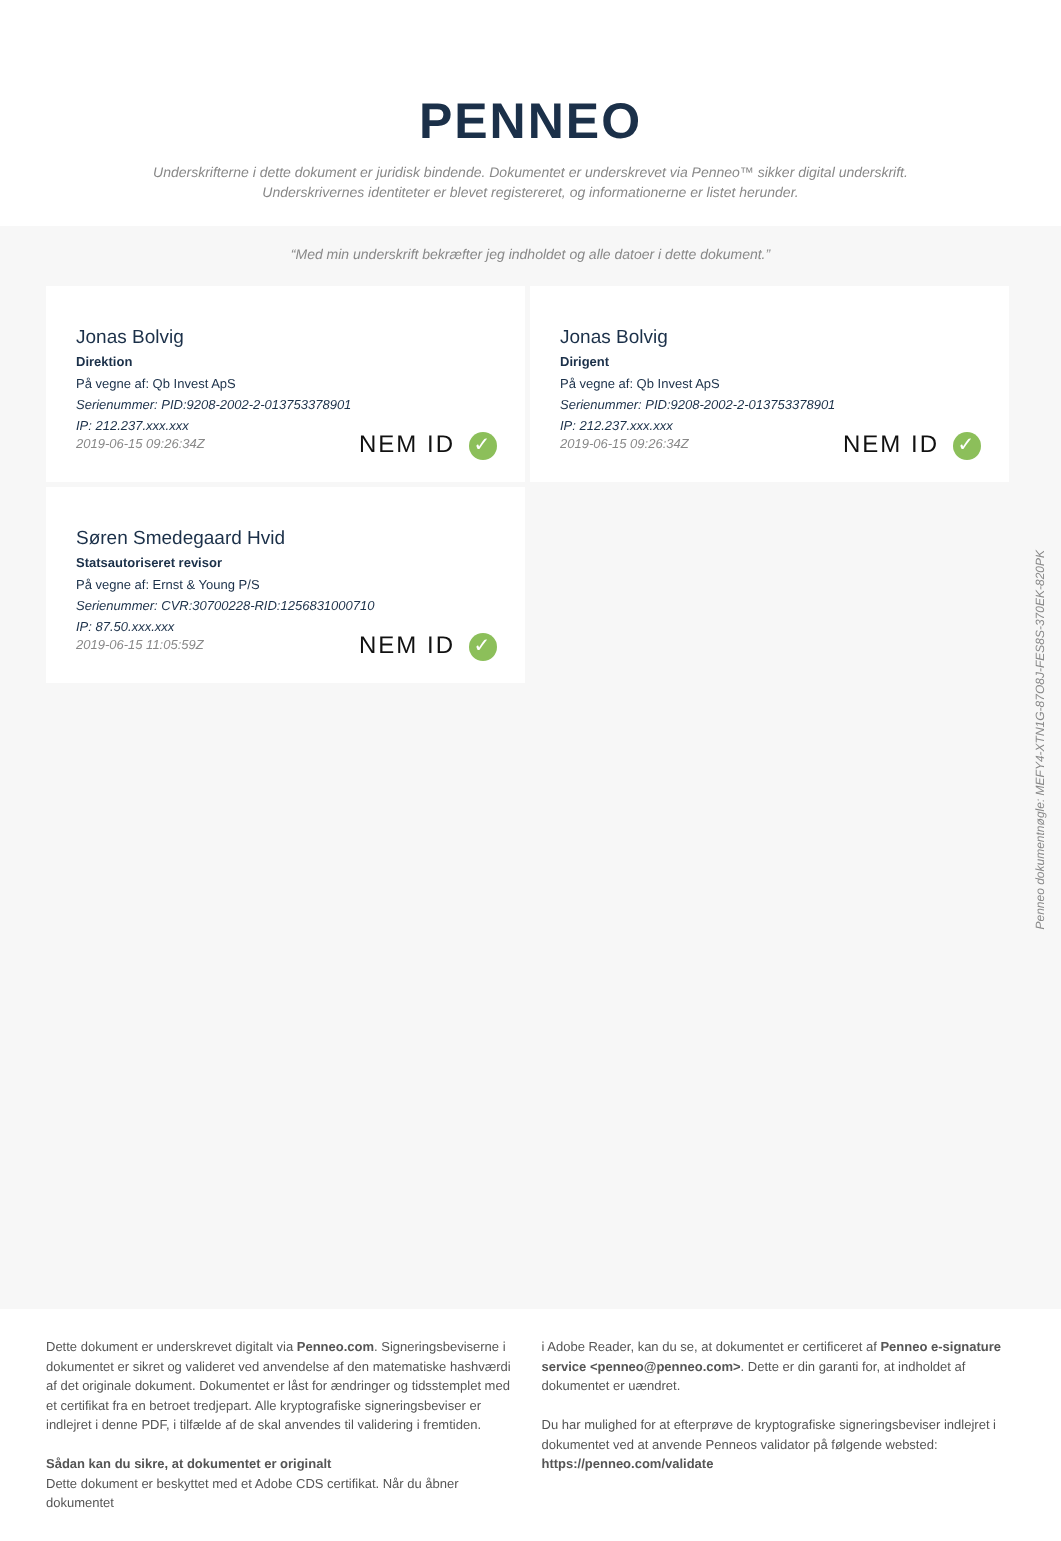PENNEO
Underskrifterne i dette dokument er juridisk bindende. Dokumentet er underskrevet via Penneo™ sikker digital underskrift.
Underskrivernes identiteter er blevet registereret, og informationerne er listet herunder.
“Med min underskrift bekræfter jeg indholdet og alle datoer i dette dokument.”
Jonas Bolvig
Direktion
På vegne af: Qb Invest ApS
Serienummer: PID:9208-2002-2-013753378901
IP: 212.237.xxx.xxx
2019-06-15 09:26:34Z
NEM ID ✓
Jonas Bolvig
Dirigent
På vegne af: Qb Invest ApS
Serienummer: PID:9208-2002-2-013753378901
IP: 212.237.xxx.xxx
2019-06-15 09:26:34Z
NEM ID ✓
Søren Smedegaard Hvid
Statsautoriseret revisor
På vegne af: Ernst & Young P/S
Serienummer: CVR:30700228-RID:1256831000710
IP: 87.50.xxx.xxx
2019-06-15 11:05:59Z
NEM ID ✓
Penneo dokumentnøgle: MEFY4-XTN1G-87O8J-FES8S-370EK-820PK
Dette dokument er underskrevet digitalt via Penneo.com. Signeringsbeviserne i dokumentet er sikret og valideret ved anvendelse af den matematiske hashværdi af det originale dokument. Dokumentet er låst for ændringer og tidsstemplet med et certifikat fra en betroet tredjepart. Alle kryptografiske signeringsbeviser er indlejret i denne PDF, i tilfælde af de skal anvendes til validering i fremtiden.
Sådan kan du sikre, at dokumentet er originalt
Dette dokument er beskyttet med et Adobe CDS certifikat. Når du åbner dokumentet
i Adobe Reader, kan du se, at dokumentet er certificeret af Penneo e-signature service <penneo@penneo.com>. Dette er din garanti for, at indholdet af dokumentet er uændret.
Du har mulighed for at efterprøve de kryptografiske signeringsbeviser indlejret i dokumentet ved at anvende Penneos validator på følgende websted: https://penneo.com/validate